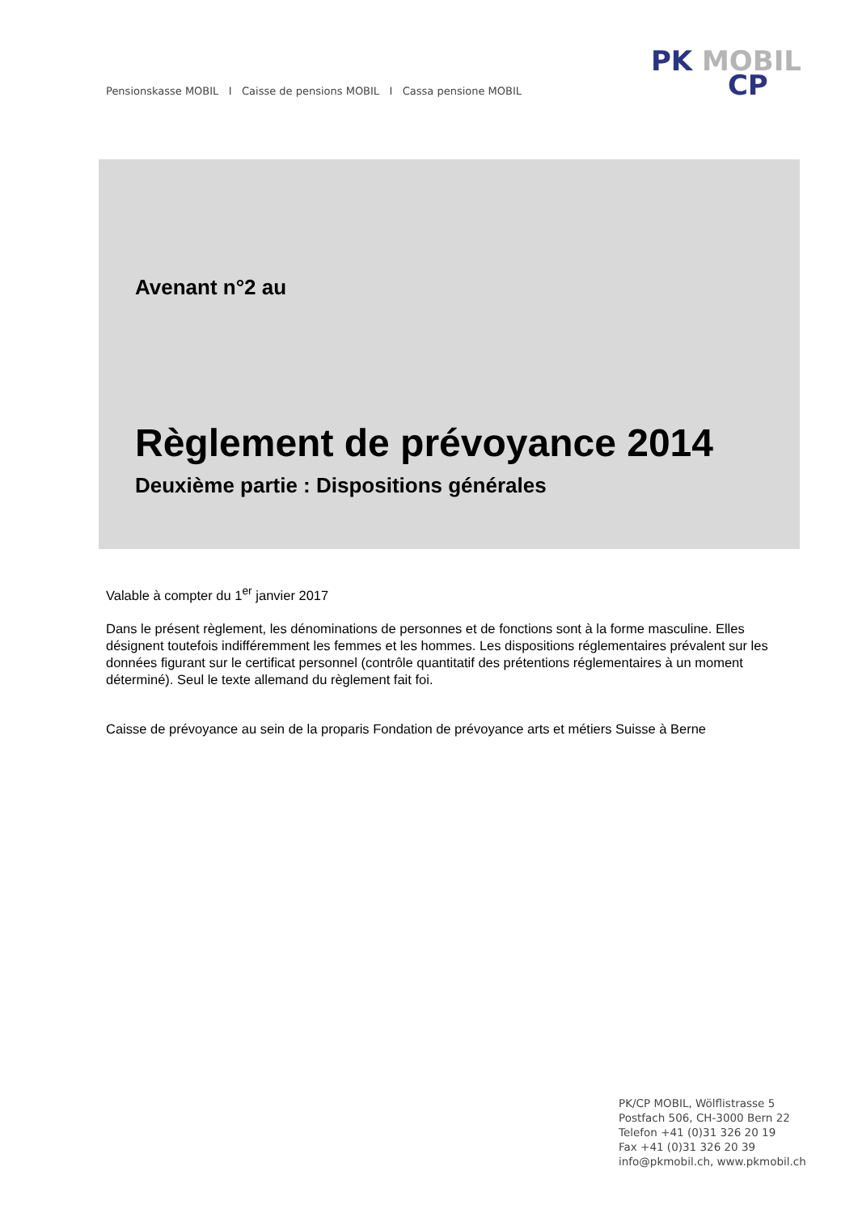Pensionskasse MOBIL I Caisse de pensions MOBIL I Cassa pensione MOBIL
PK MOBIL
CP
Avenant n°2 au
Règlement de prévoyance 2014
Deuxième partie : Dispositions générales
Valable à compter du 1<sup>er</sup> janvier 2017
Dans le présent règlement, les dénominations de personnes et de fonctions sont à la forme masculine. Elles désignent toutefois indifféremment les femmes et les hommes. Les dispositions réglementaires prévalent sur les données figurant sur le certificat personnel (contrôle quantitatif des prétentions réglementaires à un moment déterminé). Seul le texte allemand du règlement fait foi.
Caisse de prévoyance au sein de la proparis Fondation de prévoyance arts et métiers Suisse à Berne
PK/CP MOBIL, Wölflistrasse 5
Postfach 506, CH-3000 Bern 22
Telefon +41 (0)31 326 20 19
Fax +41 (0)31 326 20 39
info@pkmobil.ch, www.pkmobil.ch